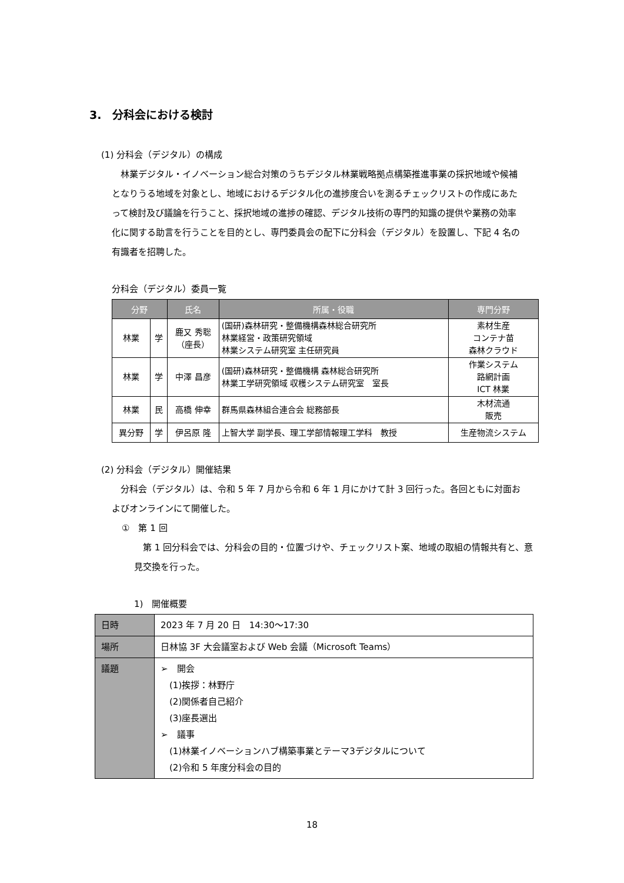3.　分科会における検討
(1) 分科会（デジタル）の構成
　林業デジタル・イノベーション総合対策のうちデジタル林業戦略拠点構築推進事業の採択地域や候補となりうる地域を対象とし、地域におけるデジタル化の進捗度合いを測るチェックリストの作成にあたって検討及び議論を行うこと、採択地域の進捗の確認、デジタル技術の専門的知識の提供や業務の効率化に関する助言を行うことを目的とし、専門委員会の配下に分科会（デジタル）を設置し、下記 4 名の有識者を招聘した。
分科会（デジタル）委員一覧
| 分野 | | 氏名 | 所属・役職 | 専門分野 |
| --- | --- | --- | --- | --- |
| 林業 | 学 | 鹿又 秀聡 （座長） | (国研)森林研究・整備機構森林総合研究所 林業経営・政策研究領域 林業システム研究室 主任研究員 | 素材生産 コンテナ苗 森林クラウド |
| 林業 | 学 | 中澤 昌彦 | (国研)森林研究・整備機構 森林総合研究所 林業工学研究領域 収穫システム研究室 室長 | 作業システム 路網計画 ICT 林業 |
| 林業 | 民 | 高橋 伸幸 | 群馬県森林組合連合会 総務部長 | 木材流通 販売 |
| 異分野 | 学 | 伊呂原 隆 | 上智大学 副学長、理工学部情報理工学科 教授 | 生産物流システム |
(2) 分科会（デジタル）開催結果
　分科会（デジタル）は、令和 5 年 7 月から令和 6 年 1 月にかけて計 3 回行った。各回ともに対面およびオンラインにて開催した。
①　第 1 回
　第 1 回分科会では、分科会の目的・位置づけや、チェックリスト案、地域の取組の情報共有と、意見交換を行った。
1)　開催概要
| 日時 | 2023 年 7 月 20 日 14:30〜17:30 |
| 場所 | 日林協 3F 大会議室および Web 会議（Microsoft Teams） |
| 議題 | ➢ 開会 (1)挨拶：林野庁 (2)関係者自己紹介 (3)座長選出 ➢ 議事 (1)林業イノベーションハブ構築事業とテーマ3デジタルについて (2)令和 5 年度分科会の目的 |
18